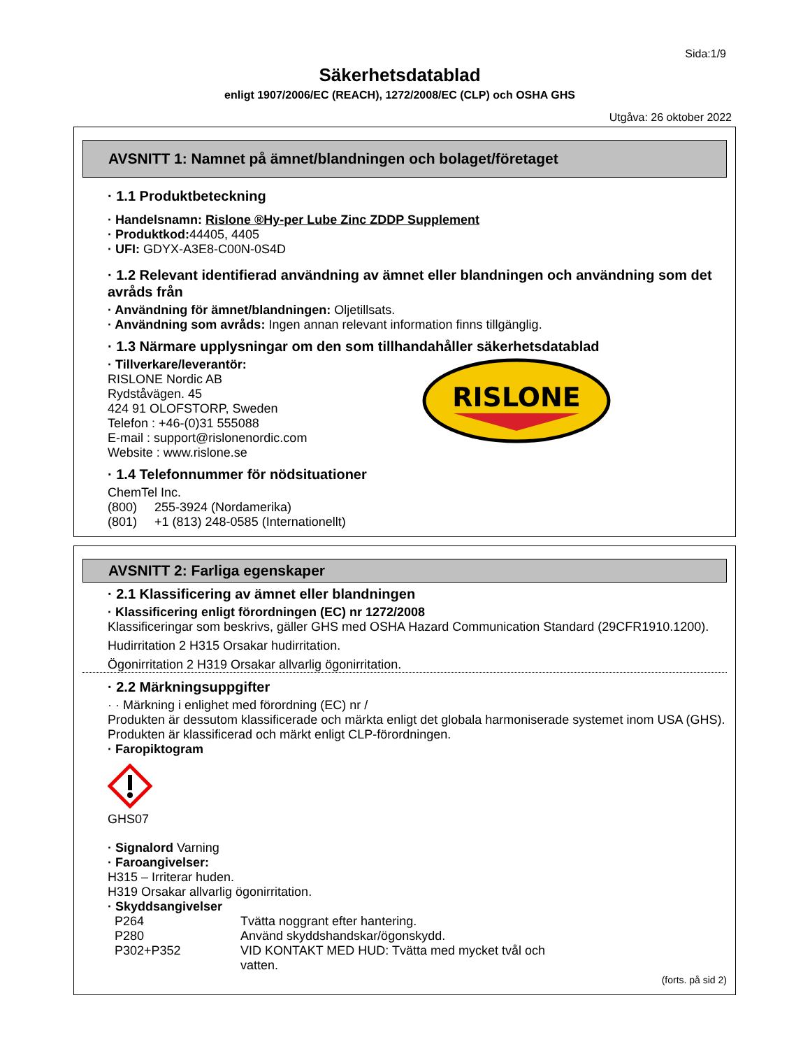Sida:1/9
Säkerhetsdatablad
enligt 1907/2006/EC (REACH), 1272/2008/EC (CLP) och OSHA GHS
Utgåva: 26 oktober 2022
AVSNITT 1: Namnet på ämnet/blandningen och bolaget/företaget
· 1.1 Produktbeteckning
· Handelsnamn: Rislone ®Hy-per Lube Zinc ZDDP Supplement
· Produktkod: 44405, 4405
· UFI: GDYX-A3E8-C00N-0S4D
· 1.2 Relevant identifierad användning av ämnet eller blandningen och användning som det avråds från
· Användning för ämnet/blandningen: Oljetillsats.
· Användning som avråds: Ingen annan relevant information finns tillgänglig.
· 1.3 Närmare upplysningar om den som tillhandahåller säkerhetsdatablad
· Tillverkare/leverantör:
RISLONE Nordic AB
Rydståvägen. 45
424 91 OLOFSTORP, Sweden
Telefon : +46-(0)31 555088
E-mail : support@rislonenordic.com
Website : www.rislone.se
RISLONE
· 1.4 Telefonnummer för nödsituationer
ChemTel Inc.
(800) 255-3924 (Nordamerika)
(801) +1 (813) 248-0585 (Internationellt)
AVSNITT 2: Farliga egenskaper
· 2.1 Klassificering av ämnet eller blandningen
· Klassificering enligt förordningen (EC) nr 1272/2008
Klassificeringar som beskrivs, gäller GHS med OSHA Hazard Communication Standard (29CFR1910.1200).
Hudirritation 2 H315 Orsakar hudirritation.
Ögonirritation 2 H319 Orsakar allvarlig ögonirritation.
· 2.2 Märkningsuppgifter
· · Märkning i enlighet med förordning (EC) nr /
Produkten är dessutom klassificerade och märkta enligt det globala harmoniserade systemet inom USA (GHS).
Produkten är klassificerad och märkt enligt CLP-förordningen.
· Faropiktogram
GHS07
· Signalord Varning
· Faroangivelser:
H315 – Irriterar huden.
H319 Orsakar allvarlig ögonirritation.
· Skyddsangivelser
P264 Tvätta noggrant efter hantering.
P280 Använd skyddshandskar/ögonskydd.
P302+P352 VID KONTAKT MED HUD: Tvätta med mycket tvål och vatten.
(forts. på sid 2)